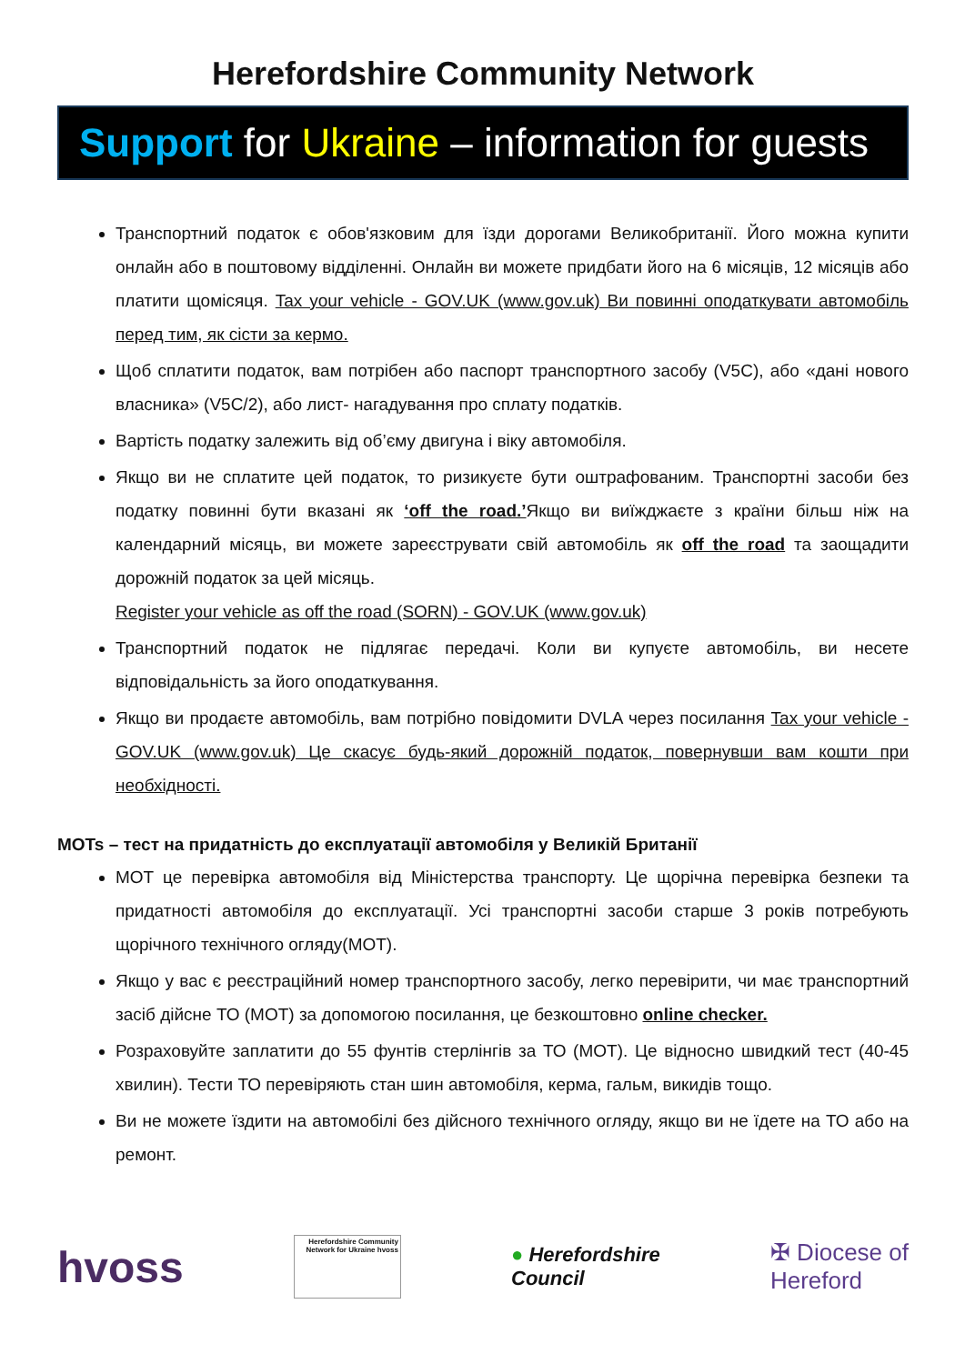Herefordshire Community Network
Support for Ukraine – information for guests
Транспортний податок є обов'язковим для їзди дорогами Великобританії. Його можна купити онлайн або в поштовому відділенні. Онлайн ви можете придбати його на 6 місяців, 12 місяців або платити щомісяця. Tax your vehicle - GOV.UK (www.gov.uk) Ви повинні оподаткувати автомобіль перед тим, як сісти за кермо.
Щоб сплатити податок, вам потрібен або паспорт транспортного засобу (V5C), або «дані нового власника» (V5C/2), або лист- нагадування про сплату податків.
Вартість податку залежить від об’єму двигуна і віку автомобіля.
Якщо ви не сплатите цей податок, то ризикуєте бути оштрафованим. Транспортні засоби без податку повинні бути вказані як ‘off the road.’Якщо ви виїжджаєте з країни більш ніж на календарний місяць, ви можете зареєструвати свій автомобіль як off the road та заощадити дорожній податок за цей місяць.
Register your vehicle as off the road (SORN) - GOV.UK (www.gov.uk)
Транспортний податок не підлягає передачі. Коли ви купуєте автомобіль, ви несете відповідальність за його оподаткування.
Якщо ви продаєте автомобіль, вам потрібно повідомити DVLA через посилання Tax your vehicle - GOV.UK (www.gov.uk) Це скасує будь-який дорожній податок, повернувши вам кошти при необхідності.
MOTs – тест на придатність до експлуатації автомобіля у Великій Британії
MOT це перевірка автомобіля від Міністерства транспорту. Це щорічна перевірка безпеки та придатності автомобіля до експлуатації. Усі транспортні засоби старше 3 років потребують щорічного технічного огляду(MOT).
Якщо у вас є реєстраційний номер транспортного засобу, легко перевірити, чи має транспортний засіб дійсне ТО (MOT) за допомогою посилання, це безкоштовно online checker.
Розраховуйте заплатити до 55 фунтів стерлінгів за ТО (MOT). Це відносно швидкий тест (40-45 хвилин). Тести ТО перевіряють стан шин автомобіля, керма, гальм, викидів тощо.
Ви не можете їздити на автомобілі без дійсного технічного огляду, якщо ви не їдете на ТО або на ремонт.
hvoss
Herefordshire Community Network for Ukraine hvoss
● Herefordshire
Council
✠ Diocese of
Hereford